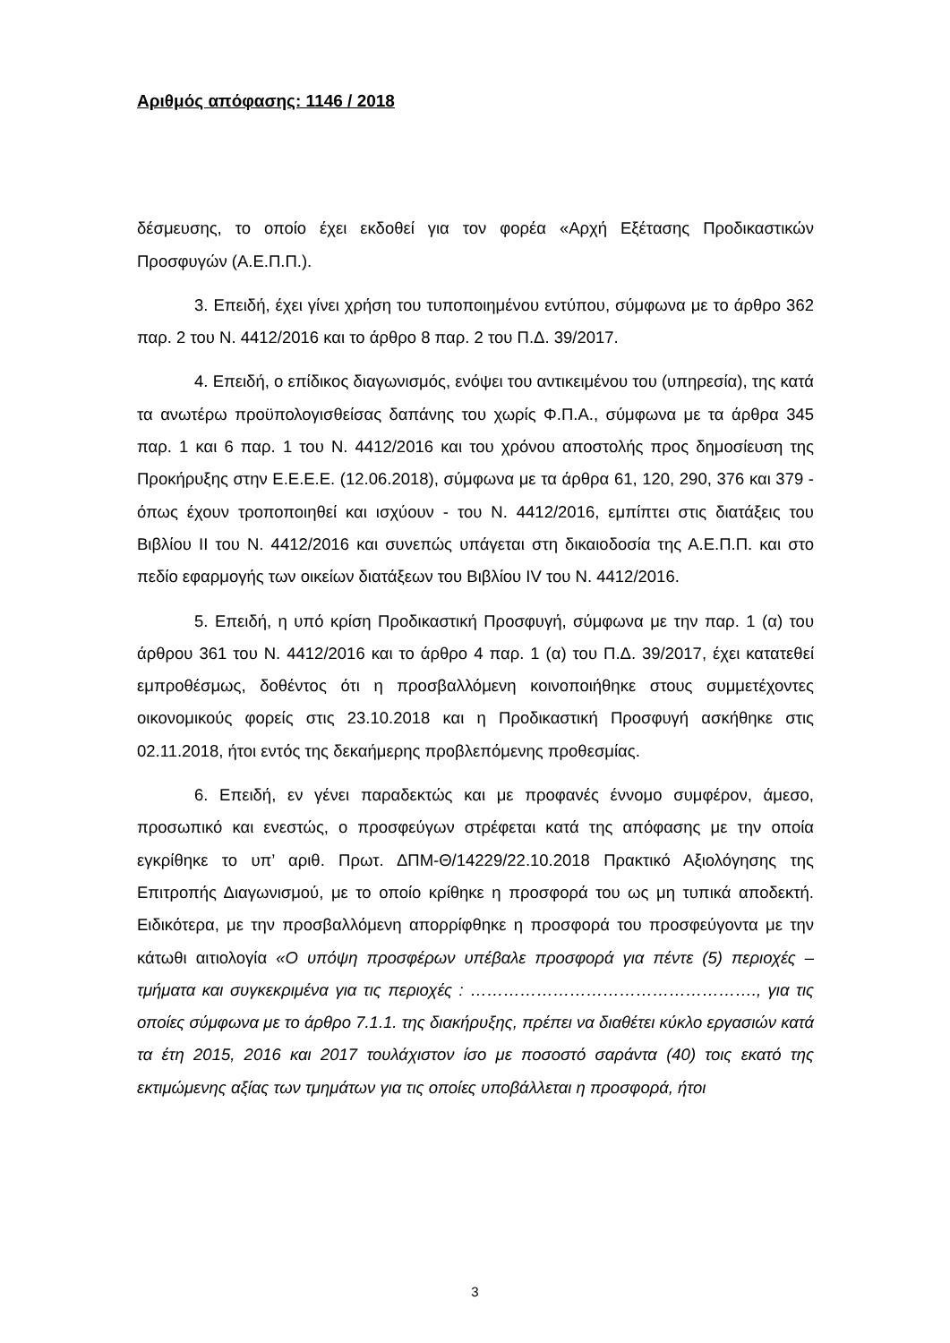Αριθμός απόφασης: 1146 / 2018
δέσμευσης, το οποίο έχει εκδοθεί για τον φορέα «Αρχή Εξέτασης Προδικαστικών Προσφυγών (Α.Ε.Π.Π.).
3. Επειδή, έχει γίνει χρήση του τυποποιημένου εντύπου, σύμφωνα με το άρθρο 362 παρ. 2 του Ν. 4412/2016 και το άρθρο 8 παρ. 2 του Π.Δ. 39/2017.
4. Επειδή, ο επίδικος διαγωνισμός, ενόψει του αντικειμένου του (υπηρεσία), της κατά τα ανωτέρω προϋπολογισθείσας δαπάνης του χωρίς Φ.Π.Α., σύμφωνα με τα άρθρα 345 παρ. 1 και 6 παρ. 1 του Ν. 4412/2016 και του χρόνου αποστολής προς δημοσίευση της Προκήρυξης στην Ε.Ε.Ε.Ε. (12.06.2018), σύμφωνα με τα άρθρα 61, 120, 290, 376 και 379 - όπως έχουν τροποποιηθεί και ισχύουν - του Ν. 4412/2016, εμπίπτει στις διατάξεις του Βιβλίου ΙΙ του Ν. 4412/2016 και συνεπώς υπάγεται στη δικαιοδοσία της Α.Ε.Π.Π. και στο πεδίο εφαρμογής των οικείων διατάξεων του Βιβλίου IV του Ν. 4412/2016.
5. Επειδή, η υπό κρίση Προδικαστική Προσφυγή, σύμφωνα με την παρ. 1 (α) του άρθρου 361 του Ν. 4412/2016 και το άρθρο 4 παρ. 1 (α) του Π.Δ. 39/2017, έχει κατατεθεί εμπροθέσμως, δοθέντος ότι η προσβαλλόμενη κοινοποιήθηκε στους συμμετέχοντες οικονομικούς φορείς στις 23.10.2018 και η Προδικαστική Προσφυγή ασκήθηκε στις 02.11.2018, ήτοι εντός της δεκαήμερης προβλεπόμενης προθεσμίας.
6. Επειδή, εν γένει παραδεκτώς και με προφανές έννομο συμφέρον, άμεσο, προσωπικό και ενεστώς, ο προσφεύγων στρέφεται κατά της απόφασης με την οποία εγκρίθηκε το υπ’ αριθ. Πρωτ. ΔΠΜ-Θ/14229/22.10.2018 Πρακτικό Αξιολόγησης της Επιτροπής Διαγωνισμού, με το οποίο κρίθηκε η προσφορά του ως μη τυπικά αποδεκτή. Ειδικότερα, με την προσβαλλόμενη απορρίφθηκε η προσφορά του προσφεύγοντα με την κάτωθι αιτιολογία «Ο υπόψη προσφέρων υπέβαλε προσφορά για πέντε (5) περιοχές – τμήματα και συγκεκριμένα για τις περιοχές : ……………………………………………., για τις οποίες σύμφωνα με το άρθρο 7.1.1. της διακήρυξης, πρέπει να διαθέτει κύκλο εργασιών κατά τα έτη 2015, 2016 και 2017 τουλάχιστον ίσο με ποσοστό σαράντα (40) τοις εκατό της εκτιμώμενης αξίας των τμημάτων για τις οποίες υποβάλλεται η προσφορά, ήτοι
3